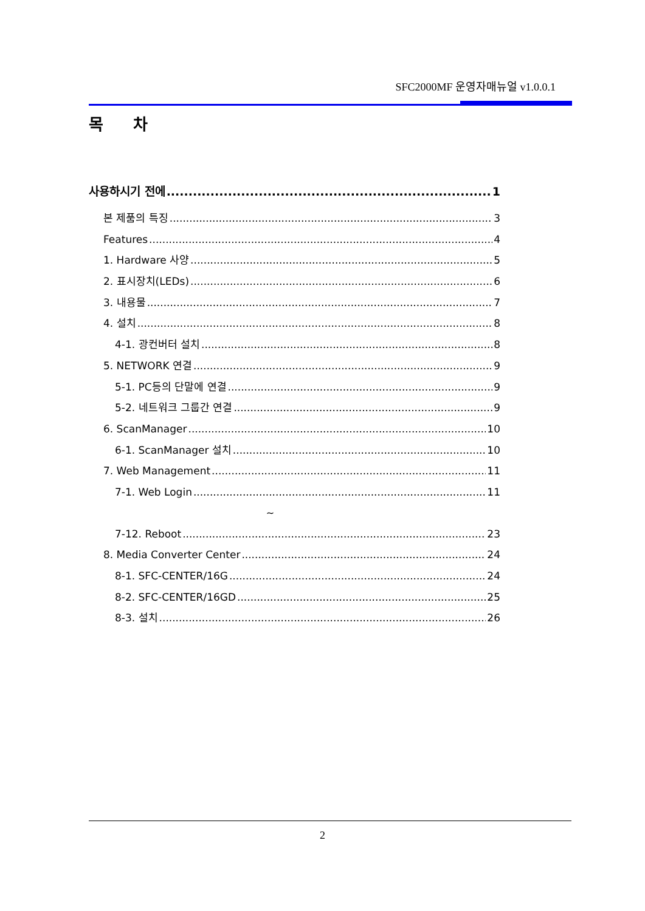SFC2000MF 운영자매뉴얼 v1.0.0.1
목 차
사용하시기 전에 1
본 제품의 특징 3
Features 4
1. Hardware 사양 5
2. 표시장치(LEDs) 6
3. 내용물 7
4. 설치 8
4-1. 광컨버터 설치 8
5. NETWORK 연결 9
5-1. PC등의 단말에 연결 9
5-2. 네트워크 그룹간 연결 9
6. ScanManager 10
6-1. ScanManager 설치 10
7. Web Management 11
7-1. Web Login 11
~
7-12. Reboot 23
8. Media Converter Center 24
8-1. SFC-CENTER/16G 24
8-2. SFC-CENTER/16GD 25
8-3. 설치 26
2